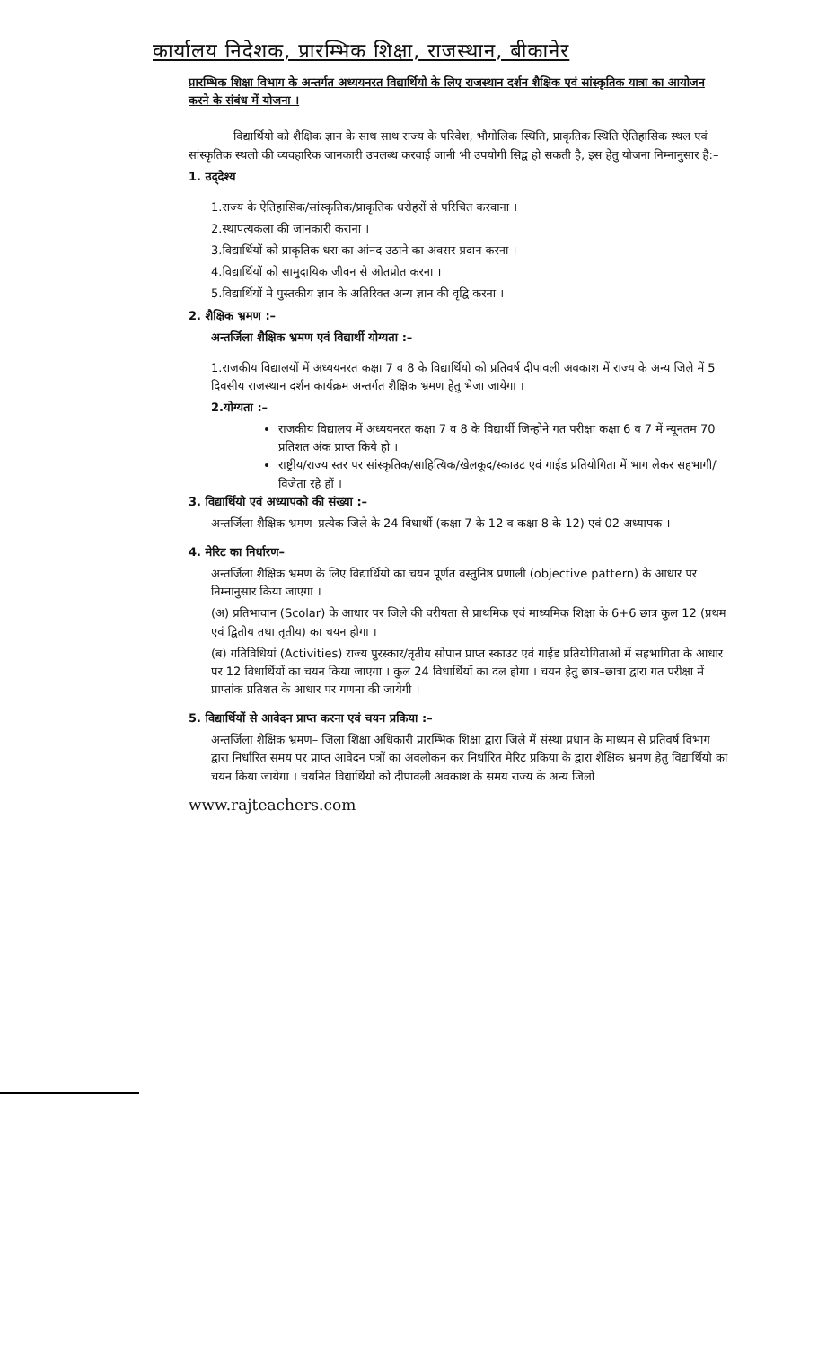कार्यालय निदेशक, प्रारम्भिक शिक्षा, राजस्थान, बीकानेर
प्रारम्भिक शिक्षा विभाग के अन्तर्गत अध्ययनरत विद्यार्थियो के लिए राजस्थान दर्शन शैक्षिक एवं सांस्कृतिक यात्रा का आयोजन करने के संबंध में योजना ।
विद्यार्थियो को शैक्षिक ज्ञान के साथ साथ राज्य के परिवेश, भौगोलिक स्थिति, प्राकृतिक स्थिति ऐतिहासिक स्थल एवं सांस्कृतिक स्थलो की व्यवहारिक जानकारी उपलब्ध करवाई जानी भी उपयोगी सिद्व हो सकती है, इस हेतु योजना निम्नानुसार है:–
1. उद्‌देश्य
1.राज्य के ऐतिहासिक/सांस्कृतिक/प्राकृतिक धरोहरों से परिचित करवाना ।
2.स्थापत्यकला की जानकारी कराना ।
3.विद्यार्थियों को प्राकृतिक धरा का आंनद उठाने का अवसर प्रदान करना ।
4.विद्यार्थियों को सामुदायिक जीवन से ओतप्रोत करना ।
5.विद्यार्थियों मे पुस्तकीय ज्ञान के अतिरिक्त अन्य ज्ञान की वृद्वि करना ।
2. शैक्षिक भ्रमण :–
अन्तर्जिला शैक्षिक भ्रमण एवं विद्यार्थी योग्यता :–
1.राजकीय विद्यालयों में अध्ययनरत कक्षा 7 व 8 के विद्यार्थियो को प्रतिवर्ष दीपावली अवकाश में राज्य के अन्य जिले में 5 दिवसीय राजस्थान दर्शन कार्यक्रम अन्तर्गत शैक्षिक भ्रमण हेतु भेजा जायेगा ।
2.योग्यता :–
राजकीय विद्यालय में अध्ययनरत कक्षा 7 व 8 के विद्यार्थी जिन्होने गत परीक्षा कक्षा 6 व 7 में न्यूनतम 70 प्रतिशत अंक प्राप्त किये हो ।
राष्ट्रीय/राज्य स्तर पर सांस्कृतिक/साहित्यिक/खेलकूद/स्काउट एवं गाईड प्रतियोगिता में भाग लेकर सहभागी/विजेता रहे हों ।
3. विद्यार्थियो एवं अध्यापको की संख्या :–
अन्तर्जिला शैक्षिक भ्रमण–प्रत्येक जिले के 24 विधार्थी (कक्षा 7 के 12 व कक्षा 8 के 12) एवं 02 अध्यापक ।
4. मेरिट का निर्धारण–
अन्तर्जिला शैक्षिक भ्रमण के लिए विद्यार्थियो का चयन पूर्णत वस्तुनिष्ठ प्रणाली (objective pattern) के आधार पर निम्नानुसार किया जाएगा ।
(अ) प्रतिभावान (Scolar) के आधार पर जिले की वरीयता से प्राथमिक एवं माध्यमिक शिक्षा के 6+6 छात्र कुल 12 (प्रथम एवं द्वितीय तथा तृतीय) का चयन होगा ।
(ब) गतिविधियां (Activities) राज्य पुरस्कार/तृतीय सोपान प्राप्त स्काउट एवं गाईड प्रतियोगिताओं में सहभागिता के आधार पर 12 विधार्थियों का चयन किया जाएगा । कुल 24 विधार्थियों का दल होगा । चयन हेतु छात्र–छात्रा द्वारा गत परीक्षा में प्राप्तांक प्रतिशत के आधार पर गणना की जायेगी ।
5. विद्यार्थियों से आवेदन प्राप्त करना एवं चयन प्रकिया :–
अन्तर्जिला शैक्षिक भ्रमण– जिला शिक्षा अधिकारी प्रारम्भिक शिक्षा द्वारा जिले में संस्था प्रधान के माध्यम से प्रतिवर्ष विभाग द्वारा निर्धारित समय पर प्राप्त आवेदन पत्रों का अवलोकन कर निर्धारित मेरिट प्रकिया के द्वारा शैक्षिक भ्रमण हेतु विद्यार्थियो का चयन किया जायेगा । चयनित विद्यार्थियो को दीपावली अवकाश के समय राज्य के अन्य जिलो
www.rajteachers.com